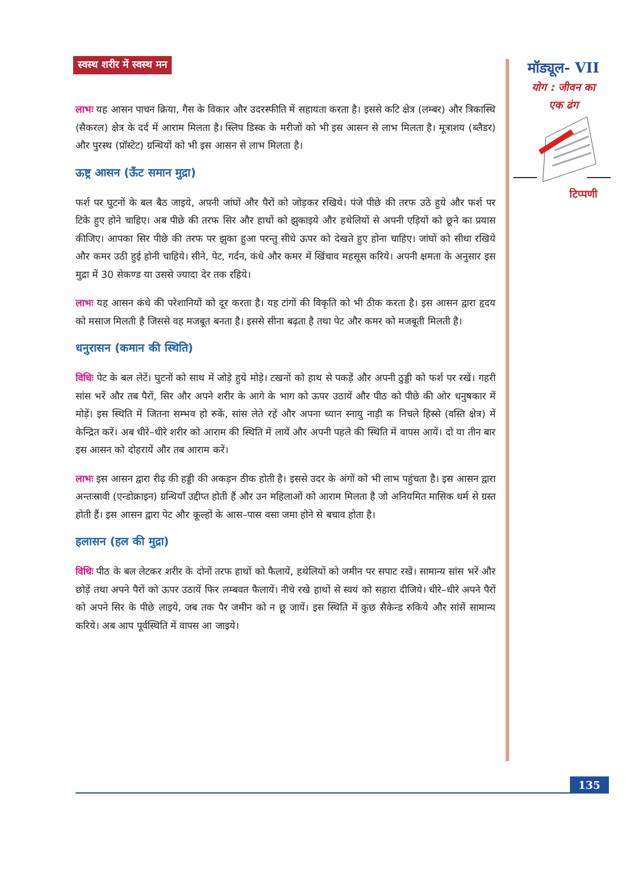स्वस्थ शरीर में स्वस्थ मन
लाभः यह आसन पाचन क्रिया, गैस के विकार और उदरस्फीति में सहायता करता है। इससे कटि क्षेत्र (लम्बर) और त्रिकास्थि (सैकरल) क्षेत्र के दर्द में आराम मिलता है। स्लिप डिस्क के मरीजों को भी इस आसन से लाभ मिलता है। मूत्राशय (ब्लैडर) और पुरस्थ (प्रॉस्टेट) ग्रन्थियों को भी इस आसन से लाभ मिलता है।
ऊष्ट्र आसन (ऊँट समान मुद्रा)
फर्श पर घुटनों के बल बैठ जाइये, अपनी जांघों और पैरों को जोड़कर रखिये। पंजे पीछे की तरफ उठे हुये और फर्श पर टिके हुए होने चाहिए। अब पीछे की तरफ सिर और हाथों को झुकाइये और हथेलियों से अपनी एड़ियों को छूने का प्रयास कीजिए। आपका सिर पीछे की तरफ पर झुका हुआ परन्तु सीधे ऊपर को देखते हुए होना चाहिए। जांघों को सीधा रखिये और कमर उठी हुई होनी चाहिये। सीने, पेट, गर्दन, कंधे और कमर में खिंचाव महसूस करिये। अपनी क्षमता के अनुसार इस मुद्रा में 30 सेकण्ड या उससे ज्यादा देर तक रहिये।
लाभः यह आसन कंधे की परेशानियों को दूर करता है। यह टांगों की विकृति को भी ठीक करता है। इस आसन द्वारा हृदय को मसाज मिलती है जिससे वह मजबूत बनता है। इससे सीना बढ़ता है तथा पेट और कमर को मजबूती मिलती है।
धनुरासन (कमान की स्थिति)
विधिः पेट के बल लेटें। घुटनों को साथ में जोड़े हुये मोड़े। टखनों को हाथ से पकड़ें और अपनी ठुड्डी को फर्श पर रखें। गहरी सांस भरें और तब पैरों, सिर और अपने शरीर के आगे के भाग को ऊपर उठायें और पीठ को पीछे की ओर धनुषकार में मोड़ें। इस स्थिति में जितना सम्भव हो रुकें, सांस लेते रहें और अपना ध्यान स्नायु नाड़ी क निचले हिस्से (वस्ति क्षेत्र) में केन्द्रित करें। अब धीरे–धीरे शरीर को आराम की स्थिति में लायें और अपनी पहले की स्थिति में वापस आयें। दो या तीन बार इस आसन को दोहरायें और तब आराम करें।
लाभः इस आसन द्वारा रीढ़ की हड्डी की अकड़न ठीक होती है। इससे उदर के अंगों को भी लाभ पहुंचता है। इस आसन द्वारा अन्तःस्रावी (एन्डोक्राइन) ग्रन्थियाँ उद्दीप्त होती हैं और उन महिलाओं को आराम मिलता है जो अनियमित मासिक धर्म से ग्रस्त होती हैं। इस आसन द्वारा पेट और कूल्हों के आस–पास वसा जमा होने से बचाव होता है।
हलासन (हल की मुद्रा)
विधिः पीठ के बल लेटकर शरीर के दोनों तरफ हाथों को फैलायें, हथेलियों को जमीन पर सपाट रखें। सामान्य सांस भरें और छोड़ें तथा अपने पैरों को ऊपर उठायें फिर लम्बवत फैलायें। नीचे रखे हाथों से स्वयं को सहारा दीजिये। धीरे–धीरे अपने पैरों को अपने सिर के पीछे लाइये, जब तक पैर जमीन को न छू जायें। इस स्थिति में कुछ सैकेन्ड रुकिये और सांसें सामान्य करिये। अब आप पूर्वस्थिति में वापस आ जाइये।
मॉड्यूल- VII
योग : जीवन का
एक ढंग
टिप्पणी
135